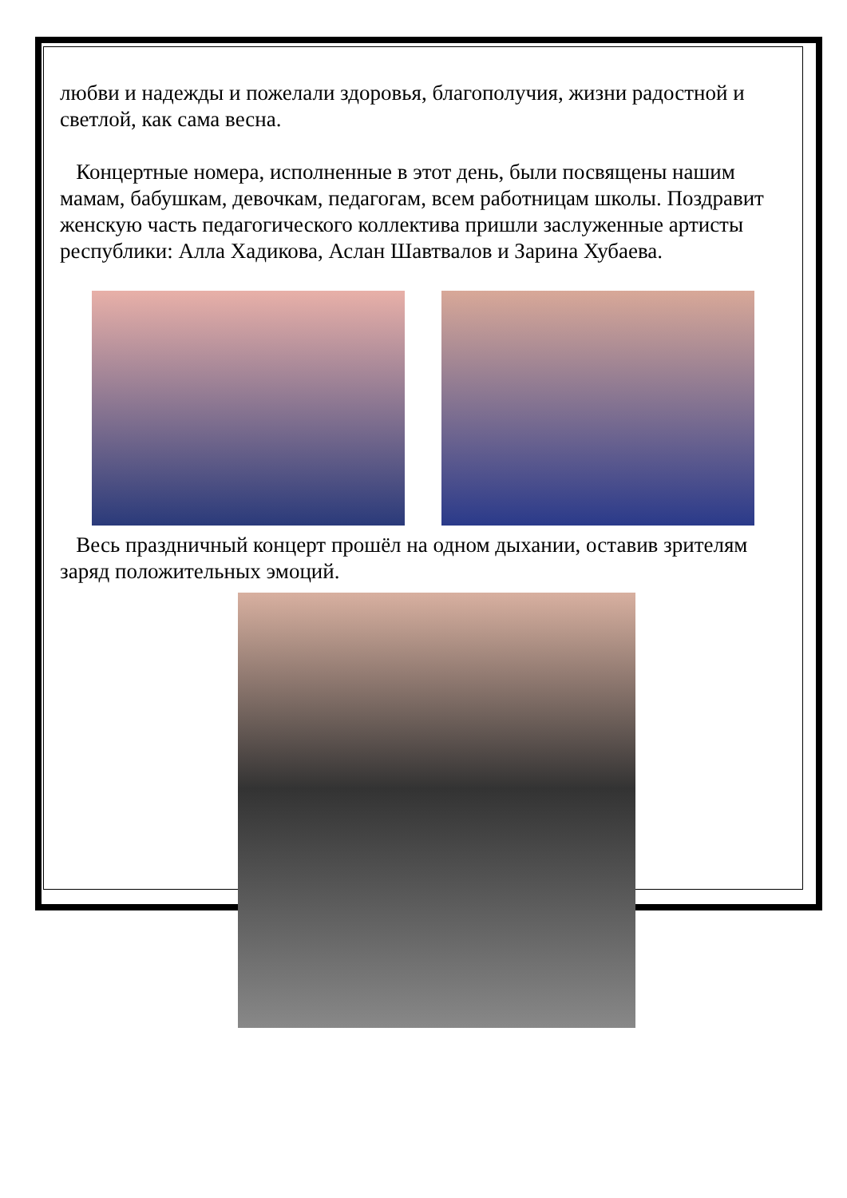любви и надежды и пожелали здоровья, благополучия, жизни радостной и светлой, как сама весна.
Концертные номера, исполненные в этот день, были посвящены нашим мамам, бабушкам, девочкам, педагогам, всем работницам школы. Поздравит женскую часть педагогического коллектива пришли заслуженные артисты республики: Алла Хадикова, Аслан Шавтвалов и Зарина Хубаева.
Весь праздничный концерт прошёл на одном дыхании, оставив зрителям заряд положительных эмоций.